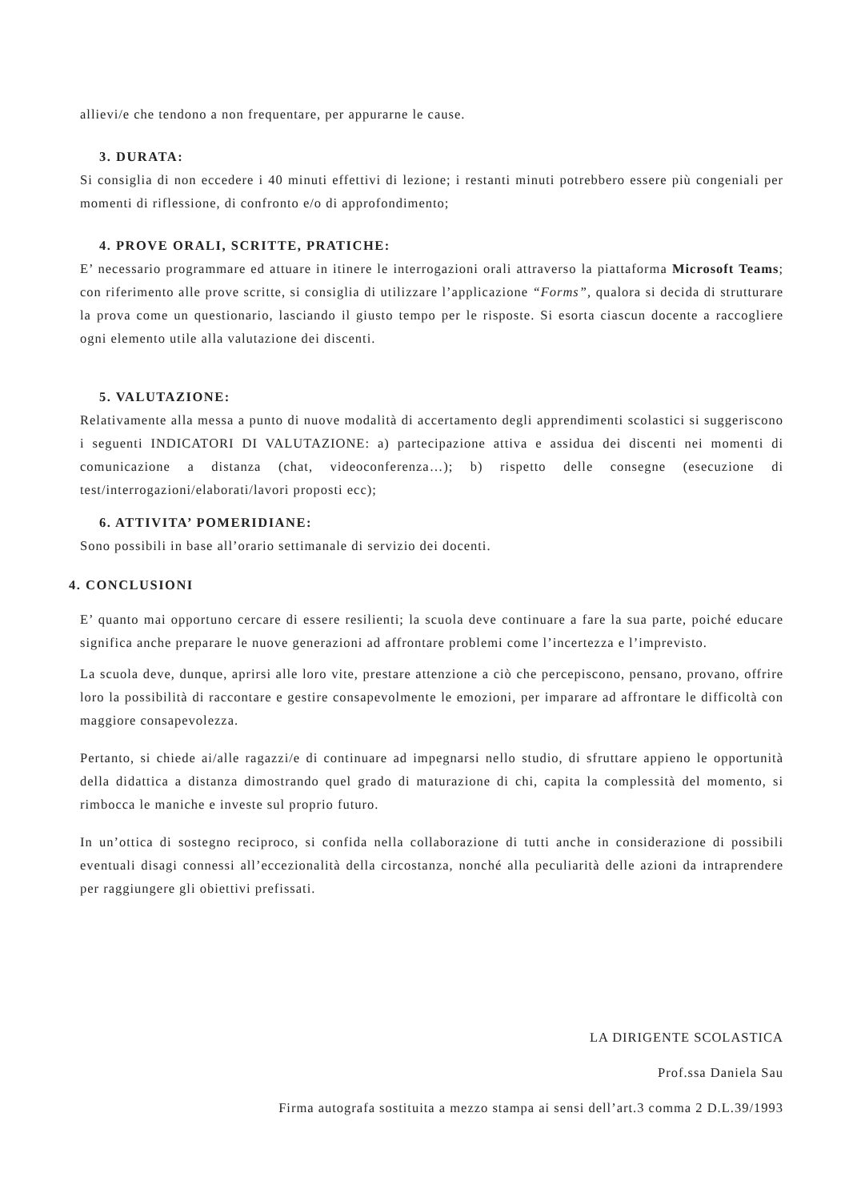allievi/e che tendono a non frequentare, per appurarne le cause.
3. DURATA:
Si consiglia di non eccedere i 40 minuti effettivi di lezione; i restanti minuti potrebbero essere più congeniali per momenti di riflessione, di confronto e/o di approfondimento;
4. PROVE ORALI, SCRITTE, PRATICHE:
E’ necessario programmare ed attuare in itinere le interrogazioni orali attraverso la piattaforma Microsoft Teams; con riferimento alle prove scritte, si consiglia di utilizzare l’applicazione “Forms”, qualora si decida di strutturare la prova come un questionario, lasciando il giusto tempo per le risposte. Si esorta ciascun docente a raccogliere ogni elemento utile alla valutazione dei discenti.
5. VALUTAZIONE:
Relativamente alla messa a punto di nuove modalità di accertamento degli apprendimenti scolastici si suggeriscono i seguenti INDICATORI DI VALUTAZIONE: a) partecipazione attiva e assidua dei discenti nei momenti di comunicazione a distanza (chat, videoconferenza…); b) rispetto delle consegne (esecuzione di test/interrogazioni/elaborati/lavori proposti ecc);
6. ATTIVITA’ POMERIDIANE:
Sono possibili in base all’orario settimanale di servizio dei docenti.
4. CONCLUSIONI
E’ quanto mai opportuno cercare di essere resilienti; la scuola deve continuare a fare la sua parte, poiché educare significa anche preparare le nuove generazioni ad affrontare problemi come l’incertezza e l’imprevisto.
La scuola deve, dunque, aprirsi alle loro vite, prestare attenzione a ciò che percepiscono, pensano, provano, offrire loro la possibilità di raccontare e gestire consapevolmente le emozioni, per imparare ad affrontare le difficoltà con maggiore consapevolezza.
Pertanto, si chiede ai/alle ragazzi/e di continuare ad impegnarsi nello studio, di sfruttare appieno le opportunità della didattica a distanza dimostrando quel grado di maturazione di chi, capita la complessità del momento, si rimbocca le maniche e investe sul proprio futuro.
In un’ottica di sostegno reciproco, si confida nella collaborazione di tutti anche in considerazione di possibili eventuali disagi connessi all’eccezionalità della circostanza, nonché alla peculiarità delle azioni da intraprendere per raggiungere gli obiettivi prefissati.
LA DIRIGENTE SCOLASTICA
Prof.ssa Daniela Sau
Firma autografa sostituita a mezzo stampa ai sensi dell’art.3 comma 2 D.L.39/1993